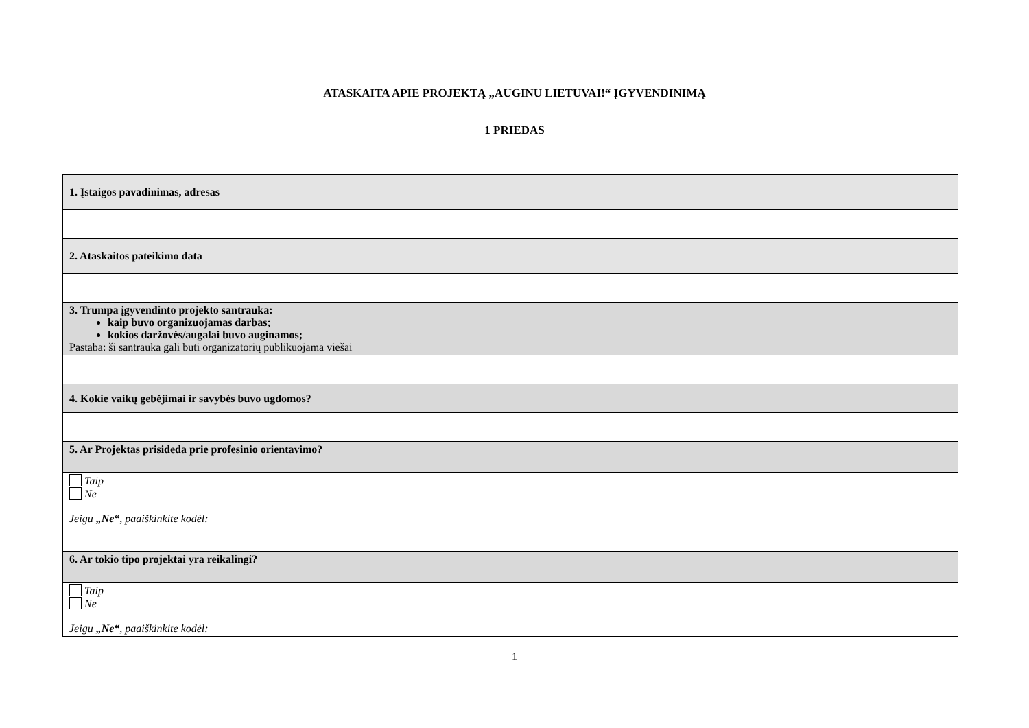ATASKAITA APIE PROJEKTĄ „AUGINU LIETUVAI!“ ĮGYVENDINIMĄ
1 PRIEDAS
| 1. Įstaigos pavadinimas, adresas |
| 2. Ataskaitos pateikimo data |
| 3. Trumpa įgyvendinto projekto santrauka: kaip buvo organizuojamas darbas; kokios daržovės/augalai buvo auginamos; Pastaba: ši santrauka gali būti organizatorių publikuojama viešai |
| 4. Kokie vaikų gebėjimai ir savybės buvo ugdomos? |
| 5. Ar Projektas prisideda prie profesinio orientavimo? |
| Taip Ne Jeigu „Ne“ , paaiškinkite kodėl: |
| 6. Ar tokio tipo projektai yra reikalingi? |
| Taip Ne Jeigu „Ne“ , paaiškinkite kodėl: |
1